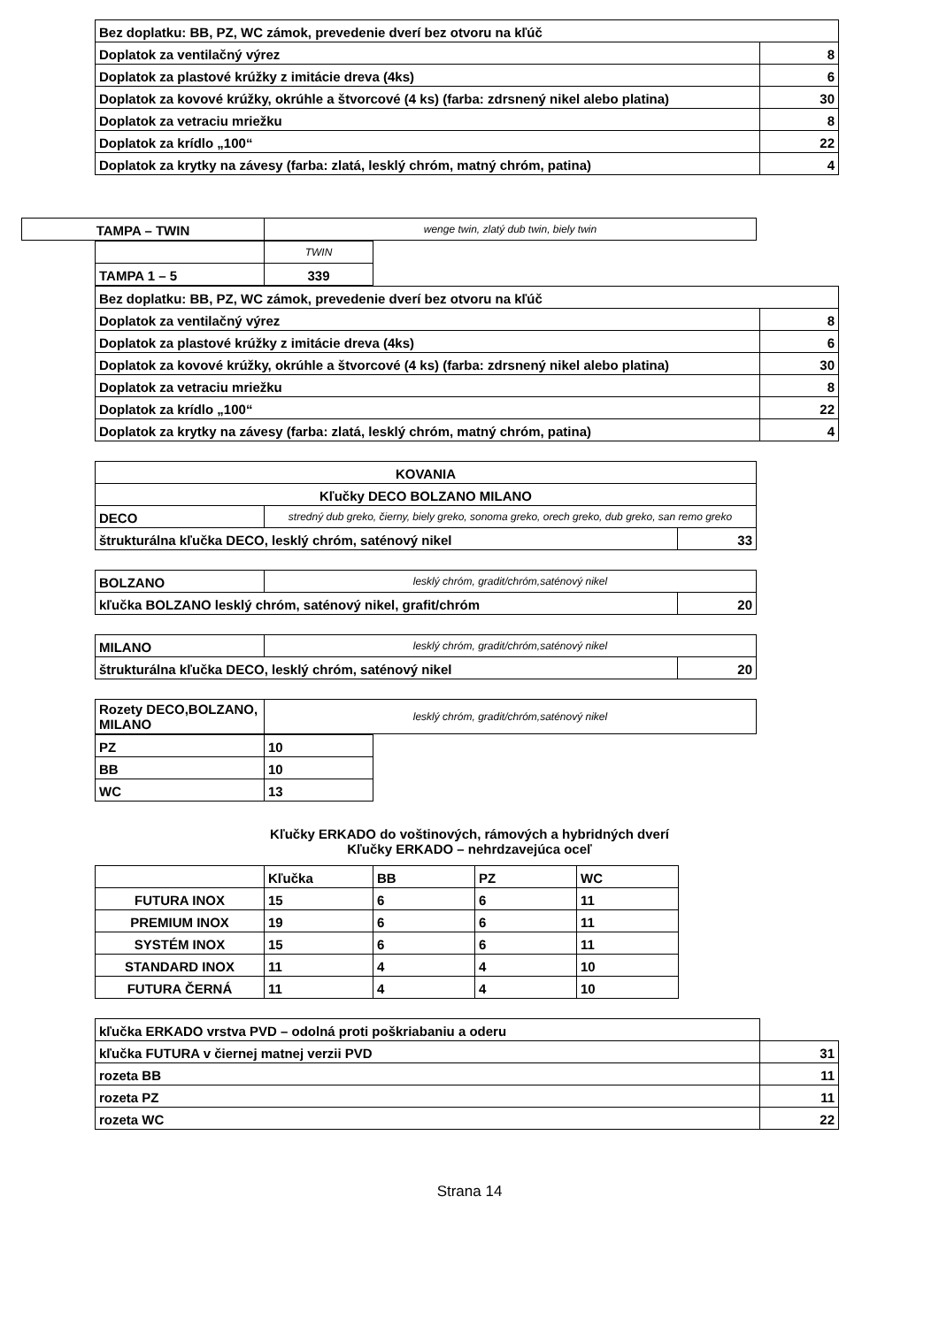| Bez doplatku: BB, PZ, WC zámok, prevedenie dverí bez otvoru na kľúč | |
| Doplatok za ventilačný výrez | 8 |
| Doplatok za plastové krúžky z imitácie dreva (4ks) | 6 |
| Doplatok za kovové krúžky, okrúhle a štvorcové (4 ks) (farba: zdrsnený nikel alebo platina) | 30 |
| Doplatok za vetraciu mriežku | 8 |
| Doplatok za krídlo „100“ | 22 |
| Doplatok za krytky na závesy (farba: zlatá, lesklý chróm, matný chróm, patina) | 4 |
| TAMPA – TWIN | wenge twin, zlatý dub twin, biely twin |
| | TWIN |
| TAMPA 1 – 5 | 339 |
| Bez doplatku: BB, PZ, WC zámok, prevedenie dverí bez otvoru na kľúč | |
| Doplatok za ventilačný výrez | 8 |
| Doplatok za plastové krúžky z imitácie dreva (4ks) | 6 |
| Doplatok za kovové krúžky, okrúhle a štvorcové (4 ks) (farba: zdrsnený nikel alebo platina) | 30 |
| Doplatok za vetraciu mriežku | 8 |
| Doplatok za krídlo „100“ | 22 |
| Doplatok za krytky na závesy (farba: zlatá, lesklý chróm, matný chróm, patina) | 4 |
| KOVANIA | | |
| Kľučky DECO BOLZANO MILANO | | |
| DECO | stredný dub greko, čierny, biely greko, sonoma greko, orech greko, dub greko, san remo greko | |
| štrukturálna kľučka DECO, lesklý chróm, saténový nikel | | 33 |
| BOLZANO | lesklý chróm, gradit/chróm,saténový nikel | |
| kľučka BOLZANO lesklý chróm, saténový nikel, grafit/chróm | | 20 |
| MILANO | lesklý chróm, gradit/chróm,saténový nikel | |
| štrukturálna kľučka DECO, lesklý chróm, saténový nikel | | 20 |
| Rozety DECO,BOLZANO, MILANO | lesklý chróm, gradit/chróm,saténový nikel |
| PZ | 10 |
| BB | 10 |
| WC | 13 |
Kľučky ERKADO do voštinových, rámových a hybridných dverí
Kľučky ERKADO – nehrdzavejúca oceľ
| | Kľučka | BB | PZ | WC |
| FUTURA INOX | 15 | 6 | 6 | 11 |
| PREMIUM INOX | 19 | 6 | 6 | 11 |
| SYSTÉM INOX | 15 | 6 | 6 | 11 |
| STANDARD INOX | 11 | 4 | 4 | 10 |
| FUTURA ČERNÁ | 11 | 4 | 4 | 10 |
| kľučka ERKADO vrstva PVD – odolná proti poškriabaniu a oderu | |
| kľučka FUTURA v čiernej matnej verzii PVD | 31 |
| rozeta BB | 11 |
| rozeta PZ | 11 |
| rozeta WC | 22 |
Strana 14